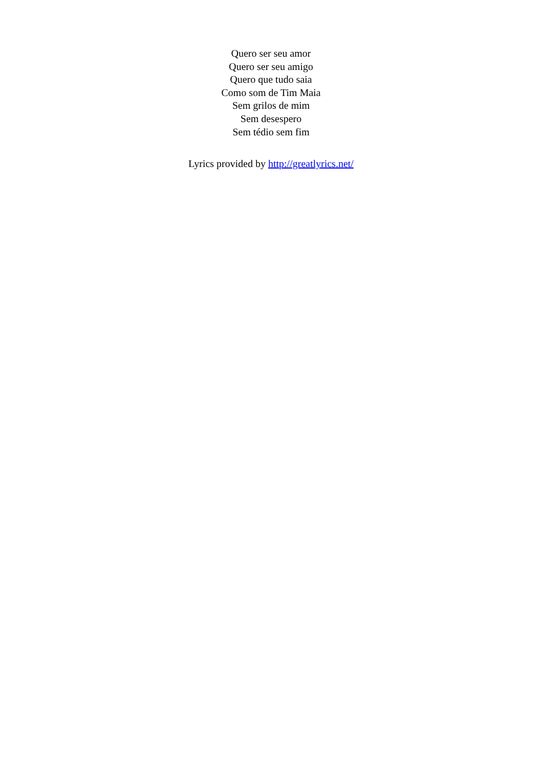Quero ser seu amor
Quero ser seu amigo
Quero que tudo saia
Como som de Tim Maia
Sem grilos de mim
Sem desespero
Sem tédio sem fim
Lyrics provided by http://greatlyrics.net/